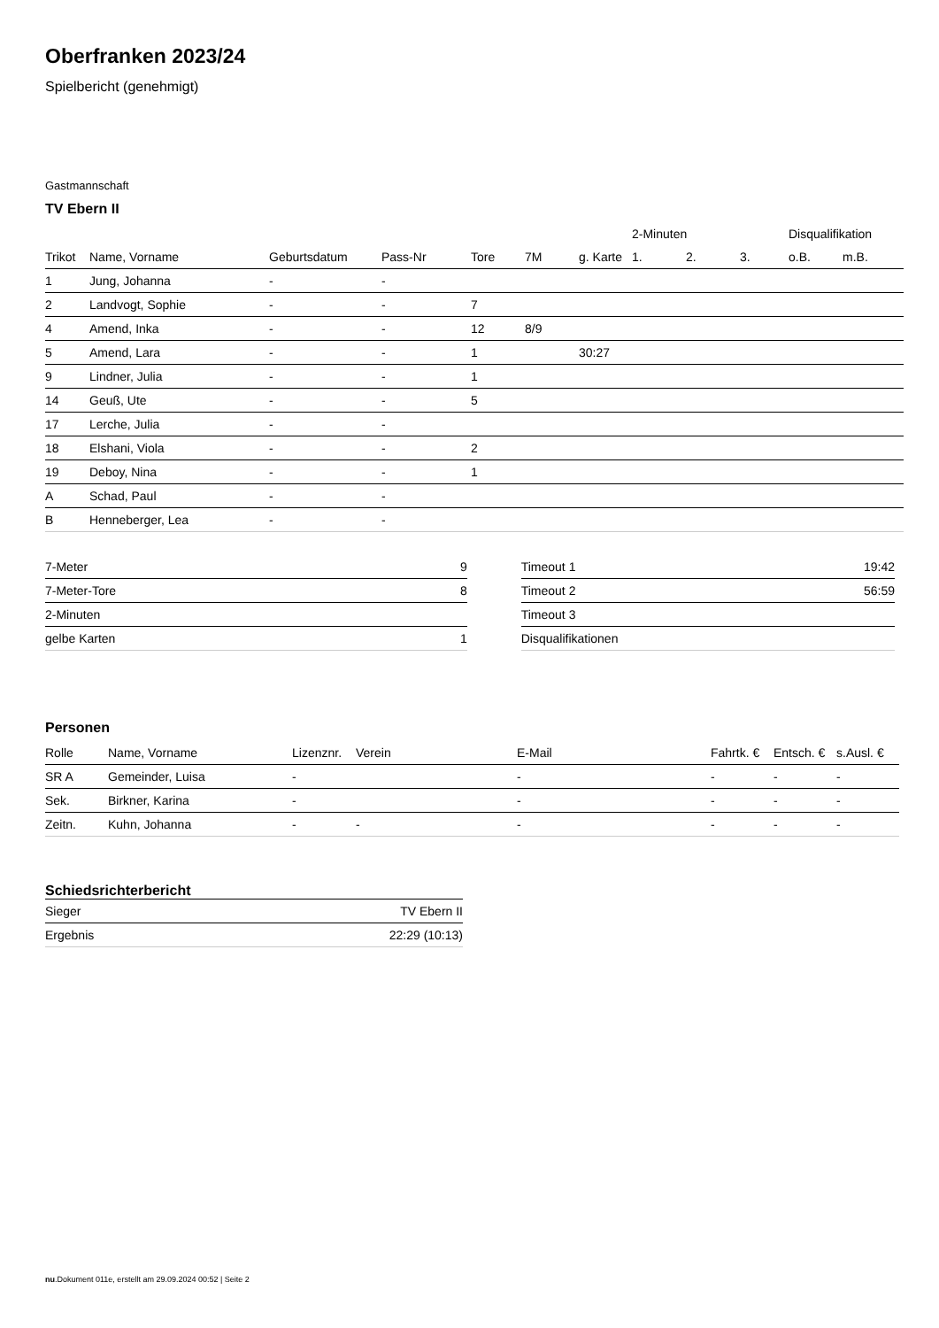Oberfranken 2023/24
Spielbericht (genehmigt)
Gastmannschaft
TV Ebern II
| | | | | | | | 2-Minuten | | | Disqualifikation | |
| --- | --- | --- | --- | --- | --- | --- | --- | --- | --- | --- | --- |
| Trikot | Name, Vorname | Geburtsdatum | Pass-Nr | Tore | 7M | g. Karte | 1. | 2. | 3. | o.B. | m.B. |
| 1 | Jung, Johanna | - | - | | | | | | | | |
| 2 | Landvogt, Sophie | - | - | 7 | | | | | | | |
| 4 | Amend, Inka | - | - | 12 | 8/9 | | | | | | |
| 5 | Amend, Lara | - | - | 1 | | 30:27 | | | | | |
| 9 | Lindner, Julia | - | - | 1 | | | | | | | |
| 14 | Geuß, Ute | - | - | 5 | | | | | | | |
| 17 | Lerche, Julia | - | - | | | | | | | | |
| 18 | Elshani, Viola | - | - | 2 | | | | | | | |
| 19 | Deboy, Nina | - | - | 1 | | | | | | | |
| A | Schad, Paul | - | - | | | | | | | | |
| B | Henneberger, Lea | - | - | | | | | | | | |
| 7-Meter | 9 |
| 7-Meter-Tore | 8 |
| 2-Minuten | |
| gelbe Karten | 1 |
| Timeout 1 | 19:42 |
| Timeout 2 | 56:59 |
| Timeout 3 | |
| Disqualifikationen | |
Personen
| Rolle | Name, Vorname | Lizenznr. | Verein | E-Mail | Fahrtk. € | Entsch. € | s.Ausl. € |
| --- | --- | --- | --- | --- | --- | --- | --- |
| SR A | Gemeinder, Luisa | - | | - | - | - | - |
| Sek. | Birkner, Karina | - | | - | - | - | - |
| Zeitn. | Kuhn, Johanna | - | - | - | - | - | - |
Schiedsrichterbericht
| Sieger | TV Ebern II |
| Ergebnis | 22:29 (10:13) |
nu.Dokument 011e, erstellt am 29.09.2024 00:52 | Seite 2